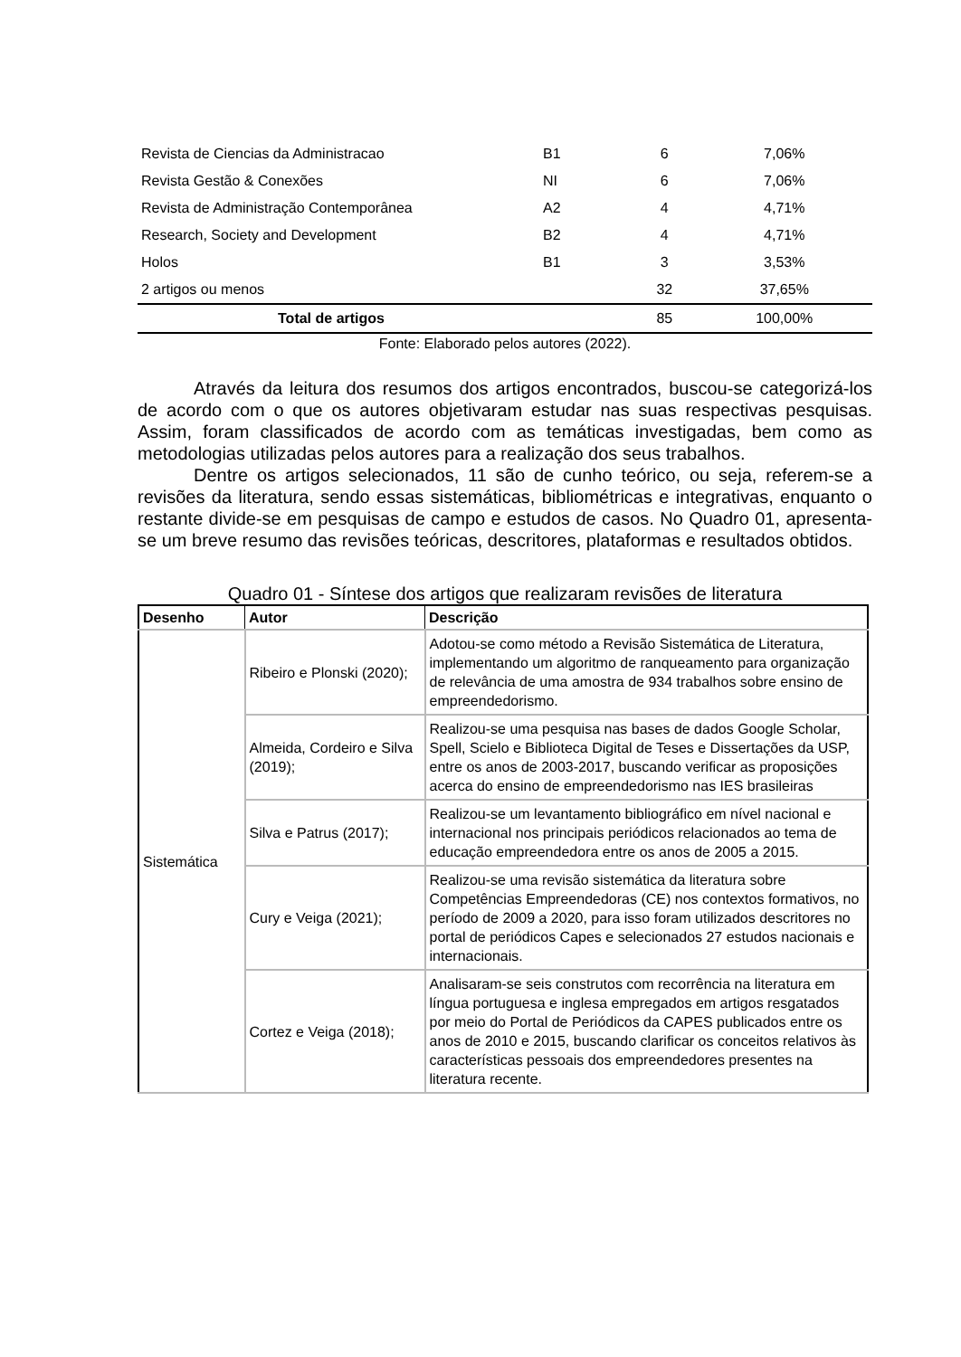| Revista de Ciencias da Administracao | B1 | 6 | 7,06% |
| Revista Gestão & Conexões | NI | 6 | 7,06% |
| Revista de Administração Contemporânea | A2 | 4 | 4,71% |
| Research, Society and Development | B2 | 4 | 4,71% |
| Holos | B1 | 3 | 3,53% |
| 2 artigos ou menos | | 32 | 37,65% |
| Total de artigos | | 85 | 100,00% |
Fonte: Elaborado pelos autores (2022).
Através da leitura dos resumos dos artigos encontrados, buscou-se categorizá-los de acordo com o que os autores objetivaram estudar nas suas respectivas pesquisas. Assim, foram classificados de acordo com as temáticas investigadas, bem como as metodologias utilizadas pelos autores para a realização dos seus trabalhos.
Dentre os artigos selecionados, 11 são de cunho teórico, ou seja, referem-se a revisões da literatura, sendo essas sistemáticas, bibliométricas e integrativas, enquanto o restante divide-se em pesquisas de campo e estudos de casos. No Quadro 01, apresenta-se um breve resumo das revisões teóricas, descritores, plataformas e resultados obtidos.
Quadro 01 - Síntese dos artigos que realizaram revisões de literatura
| Desenho | Autor | Descrição |
| --- | --- | --- |
| Sistemática | Ribeiro e Plonski (2020); | Adotou-se como método a Revisão Sistemática de Literatura, implementando um algoritmo de ranqueamento para organização de relevância de uma amostra de 934 trabalhos sobre ensino de empreendedorismo. |
| | Almeida, Cordeiro e Silva (2019); | Realizou-se uma pesquisa nas bases de dados Google Scholar, Spell, Scielo e Biblioteca Digital de Teses e Dissertações da USP, entre os anos de 2003-2017, buscando verificar as proposições acerca do ensino de empreendedorismo nas IES brasileiras |
| | Silva e Patrus (2017); | Realizou-se um levantamento bibliográfico em nível nacional e internacional nos principais periódicos relacionados ao tema de educação empreendedora entre os anos de 2005 a 2015. |
| | Cury e Veiga (2021); | Realizou-se uma revisão sistemática da literatura sobre Competências Empreendedoras (CE) nos contextos formativos, no período de 2009 a 2020, para isso foram utilizados descritores no portal de periódicos Capes e selecionados 27 estudos nacionais e internacionais. |
| | Cortez e Veiga (2018); | Analisaram-se seis construtos com recorrência na literatura em língua portuguesa e inglesa empregados em artigos resgatados por meio do Portal de Periódicos da CAPES publicados entre os anos de 2010 e 2015, buscando clarificar os conceitos relativos às características pessoais dos empreendedores presentes na literatura recente. |